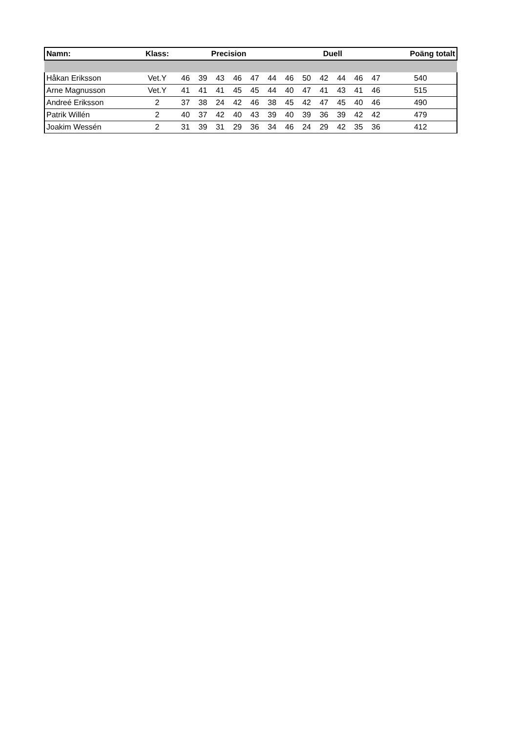| Namn: | Klass: | Precision | | | | | | Duell | | | | | | Poäng totalt |
| --- | --- | --- | --- | --- | --- | --- | --- | --- | --- | --- | --- | --- | --- | --- |
| Håkan Eriksson | Vet.Y | 46 | 39 | 43 | 46 | 47 | 44 | 46 | 50 | 42 | 44 | 46 | 47 | 540 |
| Arne Magnusson | Vet.Y | 41 | 41 | 41 | 45 | 45 | 44 | 40 | 47 | 41 | 43 | 41 | 46 | 515 |
| Andreé Eriksson | 2 | 37 | 38 | 24 | 42 | 46 | 38 | 45 | 42 | 47 | 45 | 40 | 46 | 490 |
| Patrik Willén | 2 | 40 | 37 | 42 | 40 | 43 | 39 | 40 | 39 | 36 | 39 | 42 | 42 | 479 |
| Joakim Wessén | 2 | 31 | 39 | 31 | 29 | 36 | 34 | 46 | 24 | 29 | 42 | 35 | 36 | 412 |